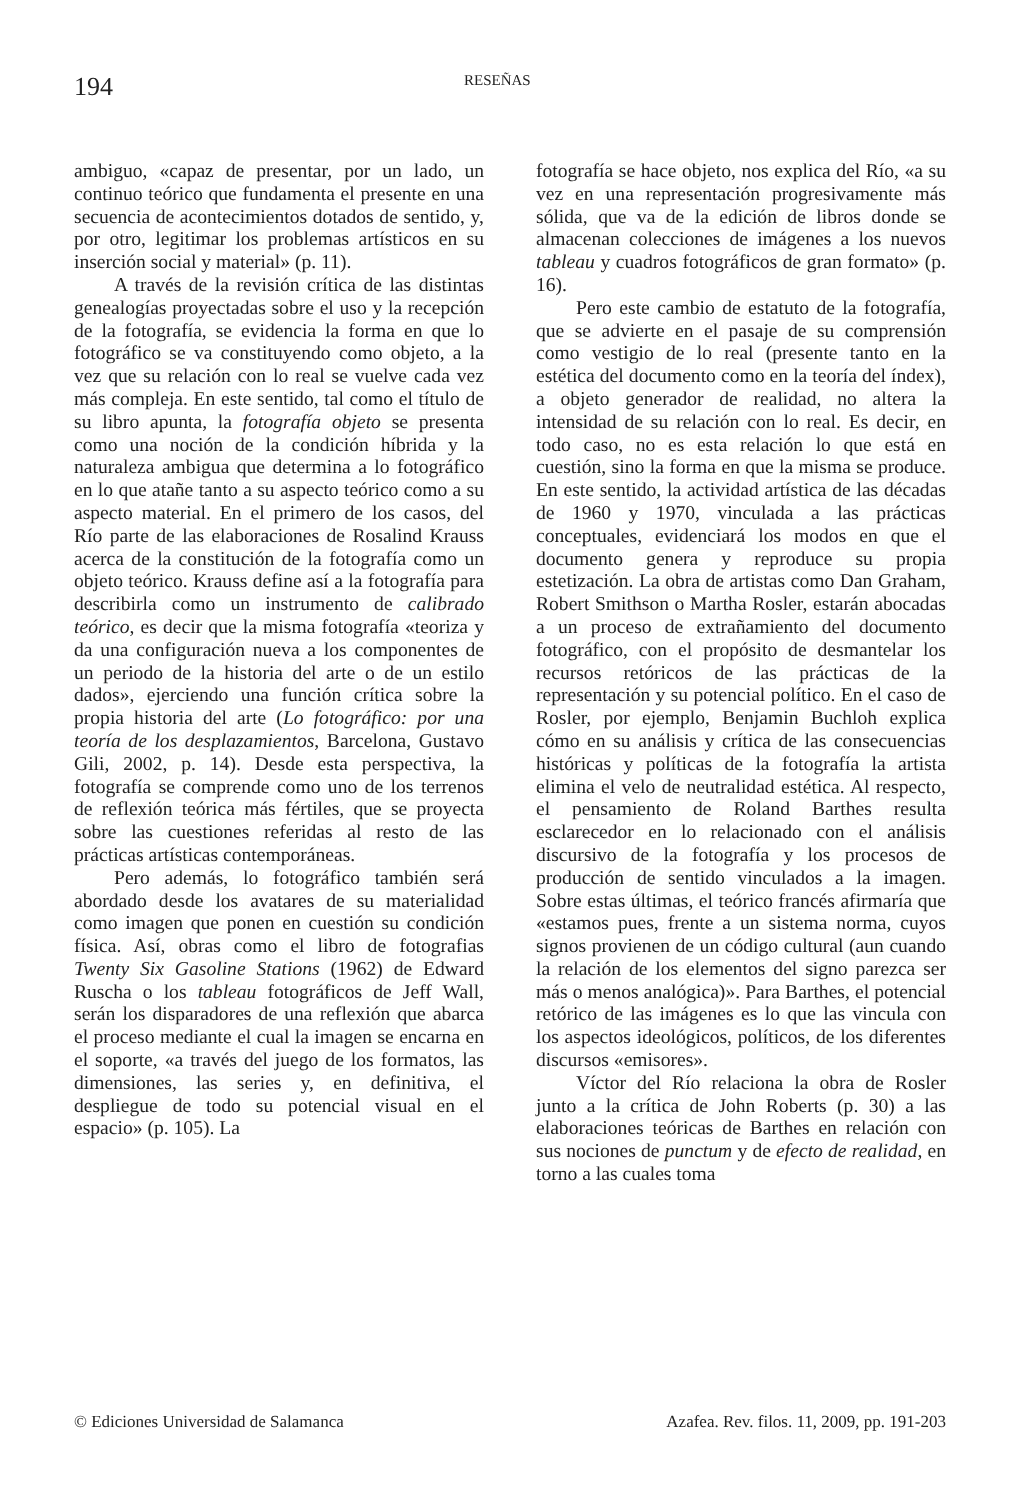194
RESEÑAS
ambiguo, «capaz de presentar, por un lado, un continuo teórico que fundamenta el presente en una secuencia de acontecimientos dotados de sentido, y, por otro, legitimar los problemas artísticos en su inserción social y material» (p. 11).
A través de la revisión crítica de las distintas genealogías proyectadas sobre el uso y la recepción de la fotografía, se evidencia la forma en que lo fotográfico se va constituyendo como objeto, a la vez que su relación con lo real se vuelve cada vez más compleja. En este sentido, tal como el título de su libro apunta, la fotografía objeto se presenta como una noción de la condición híbrida y la naturaleza ambigua que determina a lo fotográfico en lo que atañe tanto a su aspecto teórico como a su aspecto material. En el primero de los casos, del Río parte de las elaboraciones de Rosalind Krauss acerca de la constitución de la fotografía como un objeto teórico. Krauss define así a la fotografía para describirla como un instrumento de calibrado teórico, es decir que la misma fotografía «teoriza y da una configuración nueva a los componentes de un periodo de la historia del arte o de un estilo dados», ejerciendo una función crítica sobre la propia historia del arte (Lo fotográfico: por una teoría de los desplazamientos, Barcelona, Gustavo Gili, 2002, p. 14). Desde esta perspectiva, la fotografía se comprende como uno de los terrenos de reflexión teórica más fértiles, que se proyecta sobre las cuestiones referidas al resto de las prácticas artísticas contemporáneas.
Pero además, lo fotográfico también será abordado desde los avatares de su materialidad como imagen que ponen en cuestión su condición física. Así, obras como el libro de fotografias Twenty Six Gasoline Stations (1962) de Edward Ruscha o los tableau fotográficos de Jeff Wall, serán los disparadores de una reflexión que abarca el proceso mediante el cual la imagen se encarna en el soporte, «a través del juego de los formatos, las dimensiones, las series y, en definitiva, el despliegue de todo su potencial visual en el espacio» (p. 105). La
fotografía se hace objeto, nos explica del Río, «a su vez en una representación progresivamente más sólida, que va de la edición de libros donde se almacenan colecciones de imágenes a los nuevos tableau y cuadros fotográficos de gran formato» (p. 16).
Pero este cambio de estatuto de la fotografía, que se advierte en el pasaje de su comprensión como vestigio de lo real (presente tanto en la estética del documento como en la teoría del índex), a objeto generador de realidad, no altera la intensidad de su relación con lo real. Es decir, en todo caso, no es esta relación lo que está en cuestión, sino la forma en que la misma se produce. En este sentido, la actividad artística de las décadas de 1960 y 1970, vinculada a las prácticas conceptuales, evidenciará los modos en que el documento genera y reproduce su propia estetización. La obra de artistas como Dan Graham, Robert Smithson o Martha Rosler, estarán abocadas a un proceso de extrañamiento del documento fotográfico, con el propósito de desmantelar los recursos retóricos de las prácticas de la representación y su potencial político. En el caso de Rosler, por ejemplo, Benjamin Buchloh explica cómo en su análisis y crítica de las consecuencias históricas y políticas de la fotografía la artista elimina el velo de neutralidad estética. Al respecto, el pensamiento de Roland Barthes resulta esclarecedor en lo relacionado con el análisis discursivo de la fotografía y los procesos de producción de sentido vinculados a la imagen. Sobre estas últimas, el teórico francés afirmaría que «estamos pues, frente a un sistema norma, cuyos signos provienen de un código cultural (aun cuando la relación de los elementos del signo parezca ser más o menos analógica)». Para Barthes, el potencial retórico de las imágenes es lo que las vincula con los aspectos ideológicos, políticos, de los diferentes discursos «emisores».
Víctor del Río relaciona la obra de Rosler junto a la crítica de John Roberts (p. 30) a las elaboraciones teóricas de Barthes en relación con sus nociones de punctum y de efecto de realidad, en torno a las cuales toma
© Ediciones Universidad de Salamanca Azafea. Rev. filos. 11, 2009, pp. 191-203